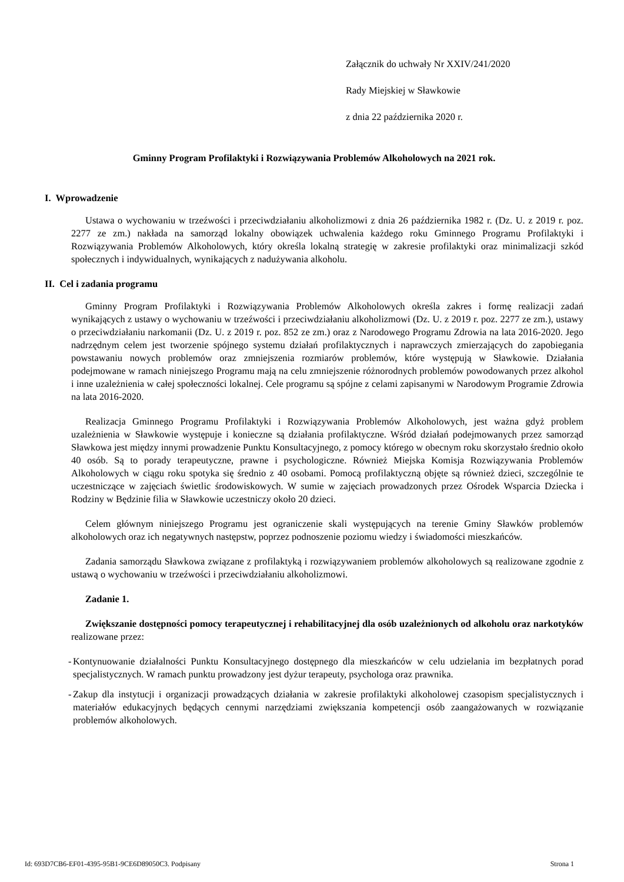Załącznik do uchwały Nr XXIV/241/2020
Rady Miejskiej w Sławkowie
z dnia 22 października 2020 r.
Gminny Program Profilaktyki i Rozwiązywania Problemów Alkoholowych na 2021 rok.
I. Wprowadzenie
Ustawa o wychowaniu w trzeźwości i przeciwdziałaniu alkoholizmowi z dnia 26 października 1982 r. (Dz. U. z 2019 r. poz. 2277 ze zm.) nakłada na samorząd lokalny obowiązek uchwalenia każdego roku Gminnego Programu Profilaktyki i Rozwiązywania Problemów Alkoholowych, który określa lokalną strategię w zakresie profilaktyki oraz minimalizacji szkód społecznych i indywidualnych, wynikających z nadużywania alkoholu.
II. Cel i zadania programu
Gminny Program Profilaktyki i Rozwiązywania Problemów Alkoholowych określa zakres i formę realizacji zadań wynikających z ustawy o wychowaniu w trzeźwości i przeciwdziałaniu alkoholizmowi (Dz. U. z 2019 r. poz. 2277 ze zm.), ustawy o przeciwdziałaniu narkomanii (Dz. U. z 2019 r. poz. 852 ze zm.) oraz z Narodowego Programu Zdrowia na lata 2016-2020. Jego nadrzędnym celem jest tworzenie spójnego systemu działań profilaktycznych i naprawczych zmierzających do zapobiegania powstawaniu nowych problemów oraz zmniejszenia rozmiarów problemów, które występują w Sławkowie. Działania podejmowane w ramach niniejszego Programu mają na celu zmniejszenie różnorodnych problemów powodowanych przez alkohol i inne uzależnienia w całej społeczności lokalnej. Cele programu są spójne z celami zapisanymi w Narodowym Programie Zdrowia na lata 2016-2020.
Realizacja Gminnego Programu Profilaktyki i Rozwiązywania Problemów Alkoholowych, jest ważna gdyż problem uzależnienia w Sławkowie występuje i konieczne są działania profilaktyczne. Wśród działań podejmowanych przez samorząd Sławkowa jest między innymi prowadzenie Punktu Konsultacyjnego, z pomocy którego w obecnym roku skorzystało średnio około 40 osób. Są to porady terapeutyczne, prawne i psychologiczne. Również Miejska Komisja Rozwiązywania Problemów Alkoholowych w ciągu roku spotyka się średnio z 40 osobami. Pomocą profilaktyczną objęte są również dzieci, szczególnie te uczestniczące w zajęciach świetlic środowiskowych. W sumie w zajęciach prowadzonych przez Ośrodek Wsparcia Dziecka i Rodziny w Będzinie filia w Sławkowie uczestniczy około 20 dzieci.
Celem głównym niniejszego Programu jest ograniczenie skali występujących na terenie Gminy Sławków problemów alkoholowych oraz ich negatywnych następstw, poprzez podnoszenie poziomu wiedzy i świadomości mieszkańców.
Zadania samorządu Sławkowa związane z profilaktyką i rozwiązywaniem problemów alkoholowych są realizowane zgodnie z ustawą o wychowaniu w trzeźwości i przeciwdziałaniu alkoholizmowi.
Zadanie 1.
Zwiększanie dostępności pomocy terapeutycznej i rehabilitacyjnej dla osób uzależnionych od alkoholu oraz narkotyków realizowane przez:
- Kontynuowanie działalności Punktu Konsultacyjnego dostępnego dla mieszkańców w celu udzielania im bezpłatnych porad specjalistycznych. W ramach punktu prowadzony jest dyżur terapeuty, psychologa oraz prawnika.
- Zakup dla instytucji i organizacji prowadzących działania w zakresie profilaktyki alkoholowej czasopism specjalistycznych i materiałów edukacyjnych będących cennymi narzędziami zwiększania kompetencji osób zaangażowanych w rozwiązanie problemów alkoholowych.
Id: 693D7CB6-EF01-4395-95B1-9CE6D89050C3. Podpisany Strona 1